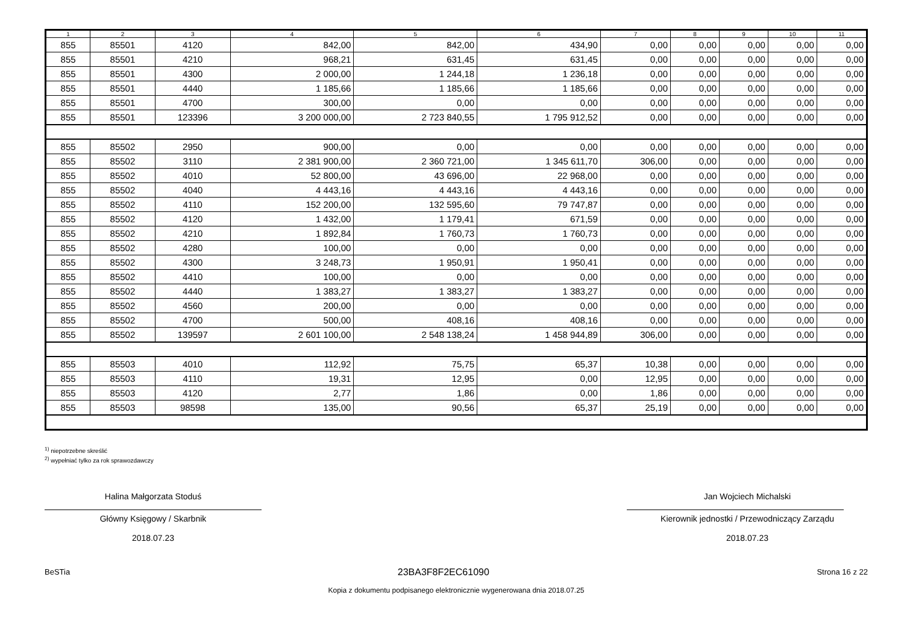| 1 | 2 | 3 | 4 | 5 | 6 | 7 | 8 | 9 | 10 | 11 |
| --- | --- | --- | --- | --- | --- | --- | --- | --- | --- | --- |
| 855 | 85501 | 4120 | 842,00 | 842,00 | 434,90 | 0,00 | 0,00 | 0,00 | 0,00 | 0,00 |
| 855 | 85501 | 4210 | 968,21 | 631,45 | 631,45 | 0,00 | 0,00 | 0,00 | 0,00 | 0,00 |
| 855 | 85501 | 4300 | 2 000,00 | 1 244,18 | 1 236,18 | 0,00 | 0,00 | 0,00 | 0,00 | 0,00 |
| 855 | 85501 | 4440 | 1 185,66 | 1 185,66 | 1 185,66 | 0,00 | 0,00 | 0,00 | 0,00 | 0,00 |
| 855 | 85501 | 4700 | 300,00 | 0,00 | 0,00 | 0,00 | 0,00 | 0,00 | 0,00 | 0,00 |
| 855 | 85501 | 123396 | 3 200 000,00 | 2 723 840,55 | 1 795 912,52 | 0,00 | 0,00 | 0,00 | 0,00 | 0,00 |
| 855 | 85502 | 2950 | 900,00 | 0,00 | 0,00 | 0,00 | 0,00 | 0,00 | 0,00 | 0,00 |
| 855 | 85502 | 3110 | 2 381 900,00 | 2 360 721,00 | 1 345 611,70 | 306,00 | 0,00 | 0,00 | 0,00 | 0,00 |
| 855 | 85502 | 4010 | 52 800,00 | 43 696,00 | 22 968,00 | 0,00 | 0,00 | 0,00 | 0,00 | 0,00 |
| 855 | 85502 | 4040 | 4 443,16 | 4 443,16 | 4 443,16 | 0,00 | 0,00 | 0,00 | 0,00 | 0,00 |
| 855 | 85502 | 4110 | 152 200,00 | 132 595,60 | 79 747,87 | 0,00 | 0,00 | 0,00 | 0,00 | 0,00 |
| 855 | 85502 | 4120 | 1 432,00 | 1 179,41 | 671,59 | 0,00 | 0,00 | 0,00 | 0,00 | 0,00 |
| 855 | 85502 | 4210 | 1 892,84 | 1 760,73 | 1 760,73 | 0,00 | 0,00 | 0,00 | 0,00 | 0,00 |
| 855 | 85502 | 4280 | 100,00 | 0,00 | 0,00 | 0,00 | 0,00 | 0,00 | 0,00 | 0,00 |
| 855 | 85502 | 4300 | 3 248,73 | 1 950,91 | 1 950,41 | 0,00 | 0,00 | 0,00 | 0,00 | 0,00 |
| 855 | 85502 | 4410 | 100,00 | 0,00 | 0,00 | 0,00 | 0,00 | 0,00 | 0,00 | 0,00 |
| 855 | 85502 | 4440 | 1 383,27 | 1 383,27 | 1 383,27 | 0,00 | 0,00 | 0,00 | 0,00 | 0,00 |
| 855 | 85502 | 4560 | 200,00 | 0,00 | 0,00 | 0,00 | 0,00 | 0,00 | 0,00 | 0,00 |
| 855 | 85502 | 4700 | 500,00 | 408,16 | 408,16 | 0,00 | 0,00 | 0,00 | 0,00 | 0,00 |
| 855 | 85502 | 139597 | 2 601 100,00 | 2 548 138,24 | 1 458 944,89 | 306,00 | 0,00 | 0,00 | 0,00 | 0,00 |
| 855 | 85503 | 4010 | 112,92 | 75,75 | 65,37 | 10,38 | 0,00 | 0,00 | 0,00 | 0,00 |
| 855 | 85503 | 4110 | 19,31 | 12,95 | 0,00 | 12,95 | 0,00 | 0,00 | 0,00 | 0,00 |
| 855 | 85503 | 4120 | 2,77 | 1,86 | 0,00 | 1,86 | 0,00 | 0,00 | 0,00 | 0,00 |
| 855 | 85503 | 98598 | 135,00 | 90,56 | 65,37 | 25,19 | 0,00 | 0,00 | 0,00 | 0,00 |
<sup>1)</sup> niepotrzebne skreślić
<sup>2)</sup> wypełniać tylko za rok sprawozdawczy
Halina Małgorzata Stoduś
Główny Księgowy / Skarbnik
2018.07.23
Jan Wojciech Michalski
Kierownik jednostki / Przewodniczący Zarządu
2018.07.23
BeSTia 23BA3F8F2EC61090 Strona 16 z 22
Kopia z dokumentu podpisanego elektronicznie wygenerowana dnia 2018.07.25